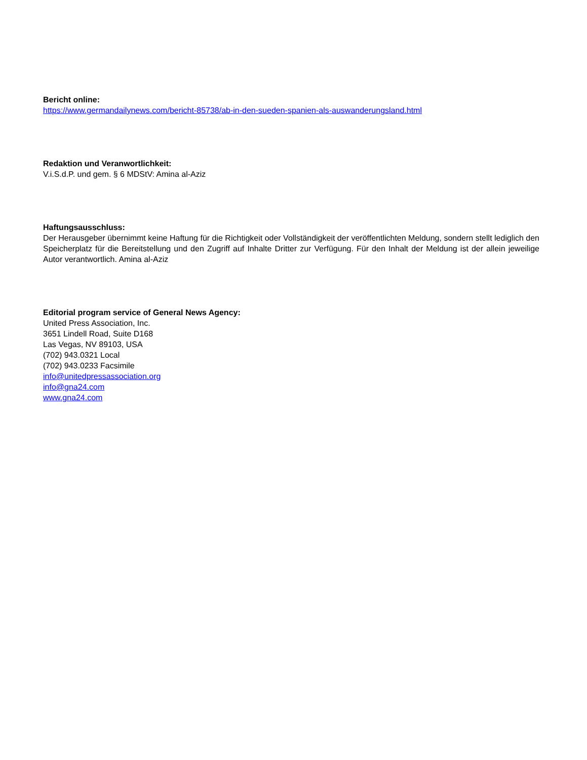Bericht online:
https://www.germandailynews.com/bericht-85738/ab-in-den-sueden-spanien-als-auswanderungsland.html
Redaktion und Veranwortlichkeit:
V.i.S.d.P. und gem. § 6 MDStV: Amina al-Aziz
Haftungsausschluss:
Der Herausgeber übernimmt keine Haftung für die Richtigkeit oder Vollständigkeit der veröffentlichten Meldung, sondern stellt lediglich den Speicherplatz für die Bereitstellung und den Zugriff auf Inhalte Dritter zur Verfügung. Für den Inhalt der Meldung ist der allein jeweilige Autor verantwortlich. Amina al-Aziz
Editorial program service of General News Agency:
United Press Association, Inc.
3651 Lindell Road, Suite D168
Las Vegas, NV 89103, USA
(702) 943.0321 Local
(702) 943.0233 Facsimile
info@unitedpressassociation.org
info@gna24.com
www.gna24.com